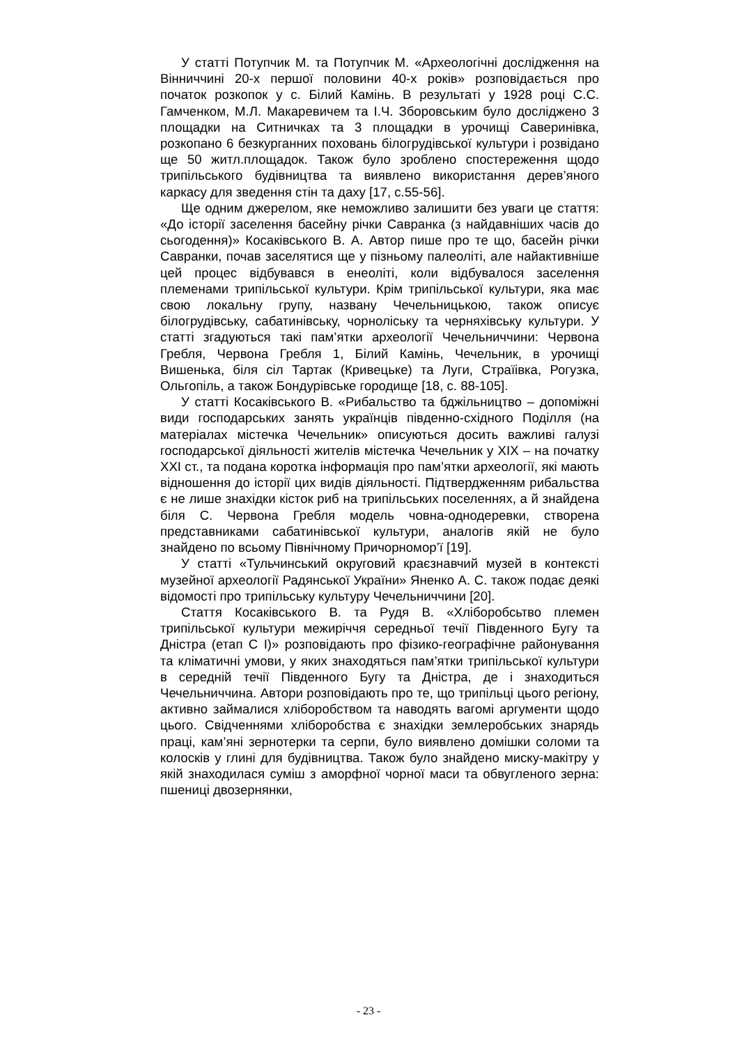У статті Потупчик М. та Потупчик М. «Археологічні дослідження на Вінниччині 20-х першої половини 40-х років» розповідається про початок розкопок у с. Білий Камінь. В результаті у 1928 році С.С. Гамченком, М.Л. Макаревичем та І.Ч. Зборовським було досліджено 3 площадки на Ситничках та 3 площадки в урочищі Саверинівка, розкопано 6 безкурганних поховань білогрудівської культури і розвідано ще 50 житл.площадок. Також було зроблено спостереження щодо трипільського будівництва та виявлено використання дерев’яного каркасу для зведення стін та даху [17, с.55-56].
Ще одним джерелом, яке неможливо залишити без уваги це стаття: «До історії заселення басейну річки Савранка (з найдавніших часів до сьогодення)» Косаківського В. А. Автор пише про те що, басейн річки Савранки, почав заселятися ще у пізньому палеоліті, але найактивніше цей процес відбувався в енеоліті, коли відбувалося заселення племенами трипільської культури. Крім трипільської культури, яка має свою локальну групу, названу Чечельницькою, також описує білогрудівську, сабатинівську, чорноліську та черняхівську культури. У статті згадуються такі пам’ятки археології Чечельниччини: Червона Гребля, Червона Гребля 1, Білий Камінь, Чечельник, в урочищі Вишенька, біля сіл Тартак (Кривецьке) та Луги, Страїівка, Рогузка, Ольгопіль, а також Бондурівське городище [18, с. 88-105].
У статті Косаківського В. «Рибальство та бджільництво – допоміжні види господарських занять українців південно-східного Поділля (на матеріалах містечка Чечельник» описуються досить важливі галузі господарської діяльності жителів містечка Чечельник у ХІХ – на початку ХХІ ст., та подана коротка інформація про пам’ятки археології, які мають відношення до історії цих видів діяльності. Підтвердженням рибальства є не лише знахідки кісток риб на трипільських поселеннях, а й знайдена біля С. Червона Гребля модель човна-однодеревки, створена представниками сабатинівської культури, аналогів якій не було знайдено по всьому Північному Причорномор’ї [19].
У статті «Тульчинський округовий краєзнавчий музей в контексті музейної археології Радянської України» Яненко А. С. також подає деякі відомості про трипільську культуру Чечельниччини [20].
Стаття Косаківського В. та Рудя В. «Хліборобсьтво племен трипільської культури межиріччя середньої течії Південного Бугу та Дністра (етап С І)» розповідають про фізико-географічне районування та кліматичні умови, у яких знаходяться пам’ятки трипільської культури в середній течії Південного Бугу та Дністра, де і знаходиться Чечельниччина. Автори розповідають про те, що трипільці цього регіону, активно займалися хліборобством та наводять вагомі аргументи щодо цього. Свідченнями хліборобства є знахідки землеробських знарядь праці, кам’яні зернотерки та серпи, було виявлено домішки соломи та колосків у глині для будівництва. Також було знайдено миску-макітру у якій знаходилася суміш з аморфної чорної маси та обвугленого зерна: пшениці двозернянки,
- 23 -